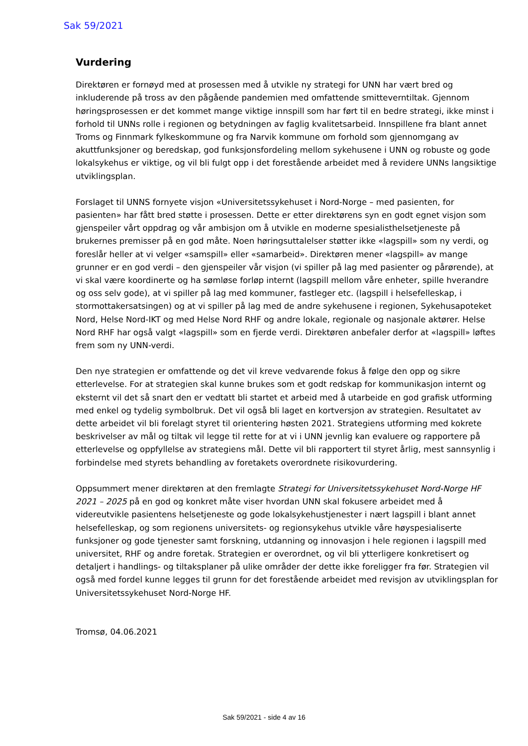Sak 59/2021
Vurdering
Direktøren er fornøyd med at prosessen med å utvikle ny strategi for UNN har vært bred og inkluderende på tross av den pågående pandemien med omfattende smitteverntiltak. Gjennom høringsprosessen er det kommet mange viktige innspill som har ført til en bedre strategi, ikke minst i forhold til UNNs rolle i regionen og betydningen av faglig kvalitetsarbeid. Innspillene fra blant annet Troms og Finnmark fylkeskommune og fra Narvik kommune om forhold som gjennomgang av akuttfunksjoner og beredskap, god funksjonsfordeling mellom sykehusene i UNN og robuste og gode lokalsykehus er viktige, og vil bli fulgt opp i det forestående arbeidet med å revidere UNNs langsiktige utviklingsplan.
Forslaget til UNNS fornyete visjon «Universitetssykehuset i Nord-Norge – med pasienten, for pasienten» har fått bred støtte i prosessen. Dette er etter direktørens syn en godt egnet visjon som gjenspeiler vårt oppdrag og vår ambisjon om å utvikle en moderne spesialisthelsetjeneste på brukernes premisser på en god måte. Noen høringsuttalelser støtter ikke «lagspill» som ny verdi, og foreslår heller at vi velger «samspill» eller «samarbeid». Direktøren mener «lagspill» av mange grunner er en god verdi – den gjenspeiler vår visjon (vi spiller på lag med pasienter og pårørende), at vi skal være koordinerte og ha sømløse forløp internt (lagspill mellom våre enheter, spille hverandre og oss selv gode), at vi spiller på lag med kommuner, fastleger etc. (lagspill i helsefelleskap, i stormottakersatsingen) og at vi spiller på lag med de andre sykehusene i regionen, Sykehusapoteket Nord, Helse Nord-IKT og med Helse Nord RHF og andre lokale, regionale og nasjonale aktører. Helse Nord RHF har også valgt «lagspill» som en fjerde verdi. Direktøren anbefaler derfor at «lagspill» løftes frem som ny UNN-verdi.
Den nye strategien er omfattende og det vil kreve vedvarende fokus å følge den opp og sikre etterlevelse. For at strategien skal kunne brukes som et godt redskap for kommunikasjon internt og eksternt vil det så snart den er vedtatt bli startet et arbeid med å utarbeide en god grafisk utforming med enkel og tydelig symbolbruk. Det vil også bli laget en kortversjon av strategien. Resultatet av dette arbeidet vil bli forelagt styret til orientering høsten 2021. Strategiens utforming med kokrete beskrivelser av mål og tiltak vil legge til rette for at vi i UNN jevnlig kan evaluere og rapportere på etterlevelse og oppfyllelse av strategiens mål. Dette vil bli rapportert til styret årlig, mest sannsynlig i forbindelse med styrets behandling av foretakets overordnete risikovurdering.
Oppsummert mener direktøren at den fremlagte Strategi for Universitetssykehuset Nord-Norge HF 2021 – 2025 på en god og konkret måte viser hvordan UNN skal fokusere arbeidet med å videreutvikle pasientens helsetjeneste og gode lokalsykehustjenester i nært lagspill i blant annet helsefelleskap, og som regionens universitets- og regionsykehus utvikle våre høyspesialiserte funksjoner og gode tjenester samt forskning, utdanning og innovasjon i hele regionen i lagspill med universitet, RHF og andre foretak. Strategien er overordnet, og vil bli ytterligere konkretisert og detaljert i handlings- og tiltaksplaner på ulike områder der dette ikke foreligger fra før. Strategien vil også med fordel kunne legges til grunn for det forestående arbeidet med revisjon av utviklingsplan for Universitetssykehuset Nord-Norge HF.
Tromsø, 04.06.2021
Sak 59/2021 - side 4 av 16